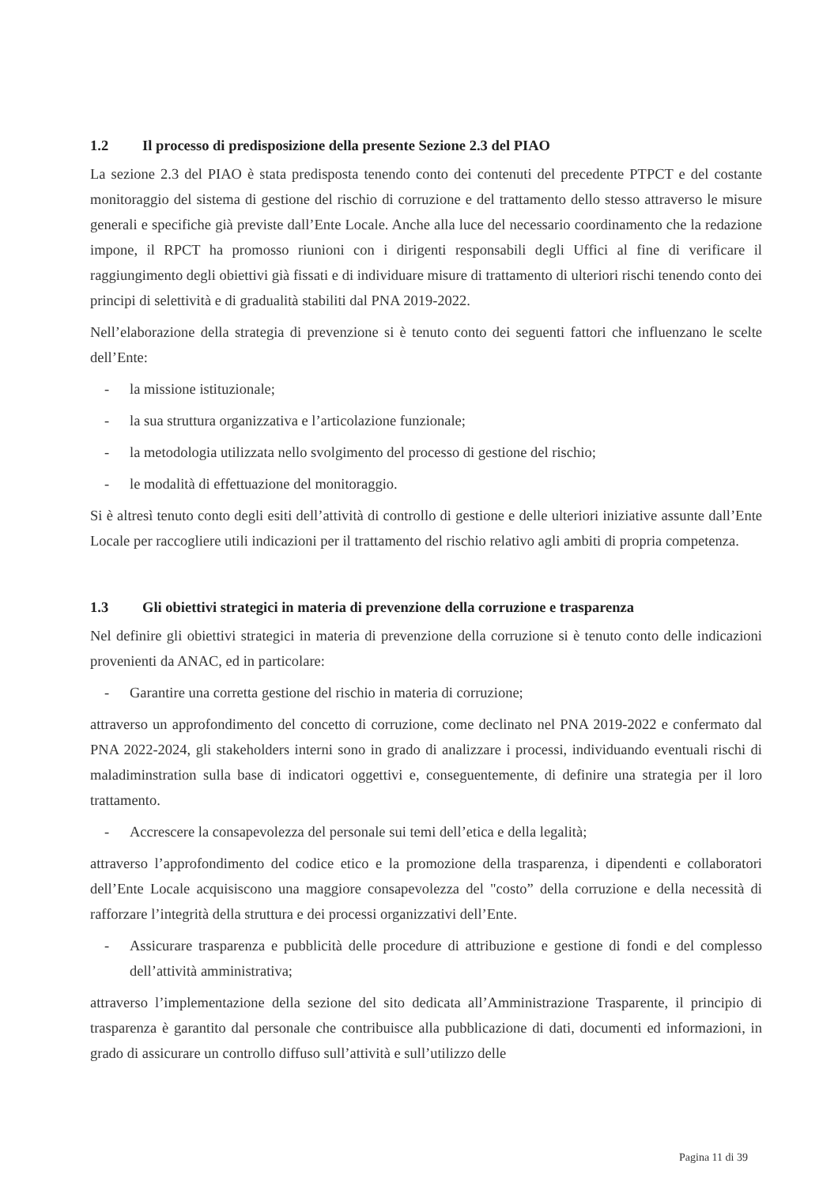1.2 Il processo di predisposizione della presente Sezione 2.3 del PIAO
La sezione 2.3 del PIAO è stata predisposta tenendo conto dei contenuti del precedente PTPCT e del costante monitoraggio del sistema di gestione del rischio di corruzione e del trattamento dello stesso attraverso le misure generali e specifiche già previste dall’Ente Locale. Anche alla luce del necessario coordinamento che la redazione impone, il RPCT ha promosso riunioni con i dirigenti responsabili degli Uffici al fine di verificare il raggiungimento degli obiettivi già fissati e di individuare misure di trattamento di ulteriori rischi tenendo conto dei principi di selettività e di gradualità stabiliti dal PNA 2019-2022.
Nell’elaborazione della strategia di prevenzione si è tenuto conto dei seguenti fattori che influenzano le scelte dell’Ente:
- la missione istituzionale;
- la sua struttura organizzativa e l’articolazione funzionale;
- la metodologia utilizzata nello svolgimento del processo di gestione del rischio;
- le modalità di effettuazione del monitoraggio.
Si è altresì tenuto conto degli esiti dell’attività di controllo di gestione e delle ulteriori iniziative assunte dall’Ente Locale per raccogliere utili indicazioni per il trattamento del rischio relativo agli ambiti di propria competenza.
1.3 Gli obiettivi strategici in materia di prevenzione della corruzione e trasparenza
Nel definire gli obiettivi strategici in materia di prevenzione della corruzione si è tenuto conto delle indicazioni provenienti da ANAC, ed in particolare:
- Garantire una corretta gestione del rischio in materia di corruzione;
attraverso un approfondimento del concetto di corruzione, come declinato nel PNA 2019-2022 e confermato dal PNA 2022-2024, gli stakeholders interni sono in grado di analizzare i processi, individuando eventuali rischi di maladiminstration sulla base di indicatori oggettivi e, conseguentemente, di definire una strategia per il loro trattamento.
- Accrescere la consapevolezza del personale sui temi dell’etica e della legalità;
attraverso l’approfondimento del codice etico e la promozione della trasparenza, i dipendenti e collaboratori dell’Ente Locale acquisiscono una maggiore consapevolezza del "costo” della corruzione e della necessità di rafforzare l’integrità della struttura e dei processi organizzativi dell’Ente.
- Assicurare trasparenza e pubblicità delle procedure di attribuzione e gestione di fondi e del complesso dell’attività amministrativa;
attraverso l’implementazione della sezione del sito dedicata all’Amministrazione Trasparente, il principio di trasparenza è garantito dal personale che contribuisce alla pubblicazione di dati, documenti ed informazioni, in grado di assicurare un controllo diffuso sull’attività e sull’utilizzo delle
Pagina 11 di 39